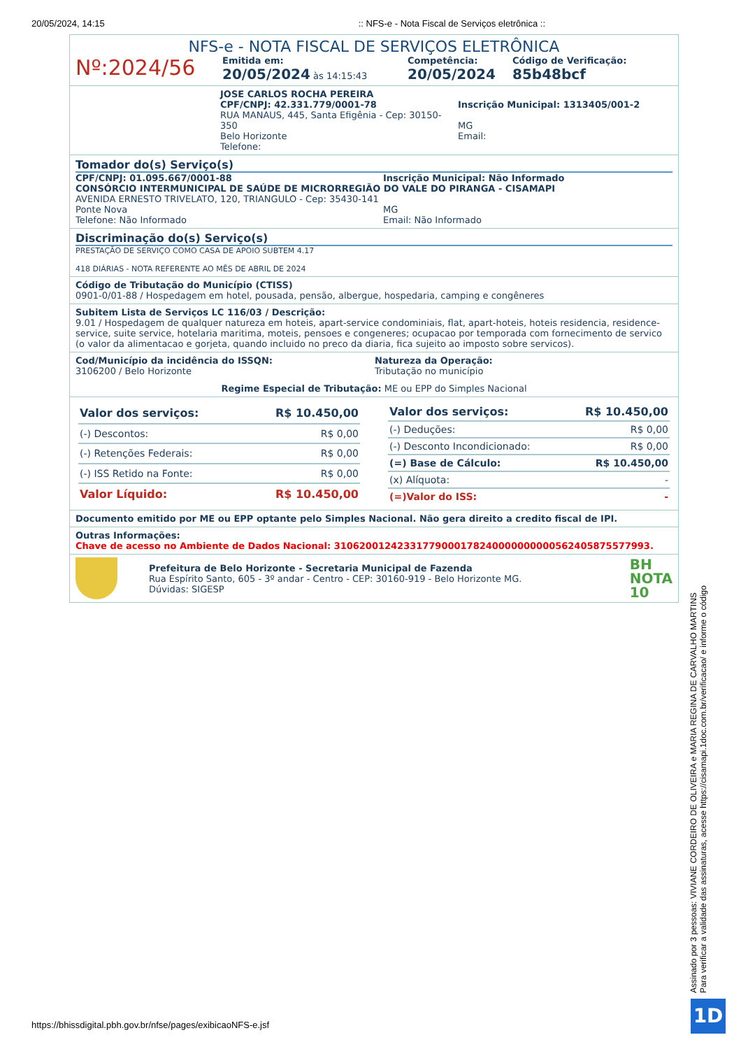20/05/2024, 14:15:: NFS-e - Nota Fiscal de Serviços eletrônica ::
NFS-e - NOTA FISCAL DE SERVIÇOS ELETRÔNICA
Nº:2024/56
Emitida em:
20/05/2024 às 14:15:43
Competência:
20/05/2024
Código de Verificação:
85b48bcf
JOSE CARLOS ROCHA PEREIRA
CPF/CNPJ: 42.331.779/0001-78
RUA MANAUS, 445, Santa Efigênia - Cep: 30150-350
Belo Horizonte
Telefone:
Inscrição Municipal: 1313405/001-2
MG
Email:
Tomador do(s) Serviço(s)
CPF/CNPJ: 01.095.667/0001-88 Inscrição Municipal: Não Informado
CONSÓRCIO INTERMUNICIPAL DE SAÚDE DE MICRORREGIÃO DO VALE DO PIRANGA - CISAMAPI
AVENIDA ERNESTO TRIVELATO, 120, TRIANGULO - Cep: 35430-141
Ponte Nova
Telefone: Não Informado
MG
Email: Não Informado
Discriminação do(s) Serviço(s)
PRESTAÇÃO DE SERVIÇO COMO CASA DE APOIO SUBTEM 4.17
418 DIÁRIAS - NOTA REFERENTE AO MÊS DE ABRIL DE 2024
Código de Tributação do Município (CTISS)
0901-0/01-88 / Hospedagem em hotel, pousada, pensão, albergue, hospedaria, camping e congêneres
Subitem Lista de Serviços LC 116/03 / Descrição:
9.01 / Hospedagem de qualquer natureza em hoteis, apart-service condominiais, flat, apart-hoteis, hoteis residencia, residence-service, suite service, hotelaria maritima, moteis, pensoes e congeneres; ocupacao por temporada com fornecimento de servico (o valor da alimentacao e gorjeta, quando incluido no preco da diaria, fica sujeito ao imposto sobre servicos).
Cod/Município da incidência do ISSQN:
3106200 / Belo Horizonte
Natureza da Operação:
Tributação no município
Regime Especial de Tributação: ME ou EPP do Simples Nacional
| Valor dos serviços: | R$ 10.450,00 |
| (-) Descontos: | R$ 0,00 |
| (-) Retenções Federais: | R$ 0,00 |
| (-) ISS Retido na Fonte: | R$ 0,00 |
| Valor Líquido: | R$ 10.450,00 |
| Valor dos serviços: | R$ 10.450,00 |
| (-) Deduções: | R$ 0,00 |
| (-) Desconto Incondicionado: | R$ 0,00 |
| (=) Base de Cálculo: | R$ 10.450,00 |
| (x) Alíquota: | - |
| (=)Valor do ISS: | - |
Documento emitido por ME ou EPP optante pelo Simples Nacional. Não gera direito a credito fiscal de IPI.
Outras Informações:
Chave de acesso no Ambiente de Dados Nacional: 31062001242331779000178240000000000562405875577993.
Prefeitura de Belo Horizonte - Secretaria Municipal de Fazenda
Rua Espírito Santo, 605 - 3º andar - Centro - CEP: 30160-919 - Belo Horizonte MG.
Dúvidas: SIGESP
BH
NOTA
10
Assinado por 3 pessoas: VIVIANE CORDEIRO DE OLIVEIRA e MARIA REGINA DE CARVALHO MARTINS
Para verificar a validade das assinaturas, acesse https://cisamapi.1doc.com.br/verificacao/ e informe o código
1D
https://bhissdigital.pbh.gov.br/nfse/pages/exibicaoNFS-e.jsf